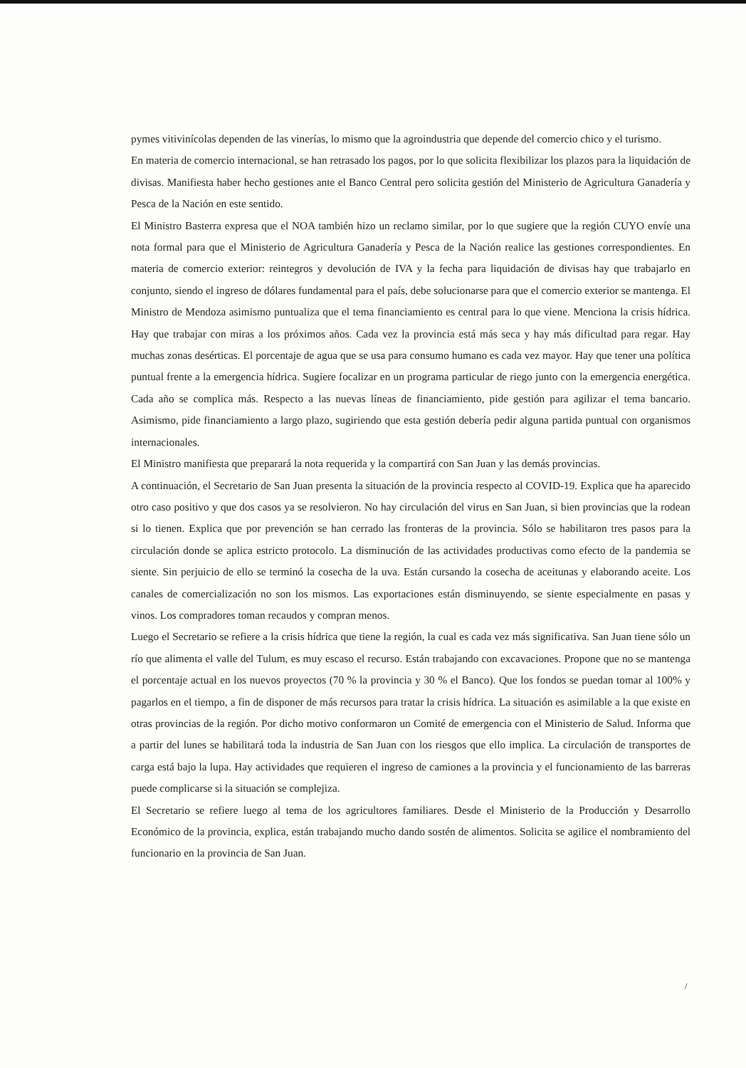pymes vitivinícolas dependen de las vinerías, lo mismo que la agroindustria que depende del comercio chico y el turismo.
En materia de comercio internacional, se han retrasado los pagos, por lo que solicita flexibilizar los plazos para la liquidación de divisas. Manifiesta haber hecho gestiones ante el Banco Central pero solicita gestión del Ministerio de Agricultura Ganadería y Pesca de la Nación en este sentido.
El Ministro Basterra expresa que el NOA también hizo un reclamo similar, por lo que sugiere que la región CUYO envíe una nota formal para que el Ministerio de Agricultura Ganadería y Pesca de la Nación realice las gestiones correspondientes. En materia de comercio exterior: reintegros y devolución de IVA y la fecha para liquidación de divisas hay que trabajarlo en conjunto, siendo el ingreso de dólares fundamental para el país, debe solucionarse para que el comercio exterior se mantenga. El Ministro de Mendoza asimismo puntualiza que el tema financiamiento es central para lo que viene. Menciona la crisis hídrica. Hay que trabajar con miras a los próximos años. Cada vez la provincia está más seca y hay más dificultad para regar. Hay muchas zonas desérticas. El porcentaje de agua que se usa para consumo humano es cada vez mayor. Hay que tener una política puntual frente a la emergencia hídrica. Sugiere focalizar en un programa particular de riego junto con la emergencia energética. Cada año se complica más. Respecto a las nuevas líneas de financiamiento, pide gestión para agilizar el tema bancario. Asimismo, pide financiamiento a largo plazo, sugiriendo que esta gestión debería pedir alguna partida puntual con organismos internacionales.
El Ministro manifiesta que preparará la nota requerida y la compartirá con San Juan y las demás provincias.
A continuación, el Secretario de San Juan presenta la situación de la provincia respecto al COVID-19. Explica que ha aparecido otro caso positivo y que dos casos ya se resolvieron. No hay circulación del virus en San Juan, si bien provincias que la rodean si lo tienen. Explica que por prevención se han cerrado las fronteras de la provincia. Sólo se habilitaron tres pasos para la circulación donde se aplica estricto protocolo. La disminución de las actividades productivas como efecto de la pandemia se siente. Sin perjuicio de ello se terminó la cosecha de la uva. Están cursando la cosecha de aceitunas y elaborando aceite. Los canales de comercialización no son los mismos. Las exportaciones están disminuyendo, se siente especialmente en pasas y vinos. Los compradores toman recaudos y compran menos.
Luego el Secretario se refiere a la crisis hídrica que tiene la región, la cual es cada vez más significativa. San Juan tiene sólo un río que alimenta el valle del Tulum, es muy escaso el recurso. Están trabajando con excavaciones. Propone que no se mantenga el porcentaje actual en los nuevos proyectos (70 % la provincia y 30 % el Banco). Que los fondos se puedan tomar al 100% y pagarlos en el tiempo, a fin de disponer de más recursos para tratar la crisis hídrica. La situación es asimilable a la que existe en otras provincias de la región. Por dicho motivo conformaron un Comité de emergencia con el Ministerio de Salud. Informa que a partir del lunes se habilitará toda la industria de San Juan con los riesgos que ello implica. La circulación de transportes de carga está bajo la lupa. Hay actividades que requieren el ingreso de camiones a la provincia y el funcionamiento de las barreras puede complicarse si la situación se complejiza.
El Secretario se refiere luego al tema de los agricultores familiares. Desde el Ministerio de la Producción y Desarrollo Económico de la provincia, explica, están trabajando mucho dando sostén de alimentos. Solicita se agilice el nombramiento del funcionario en la provincia de San Juan.
/